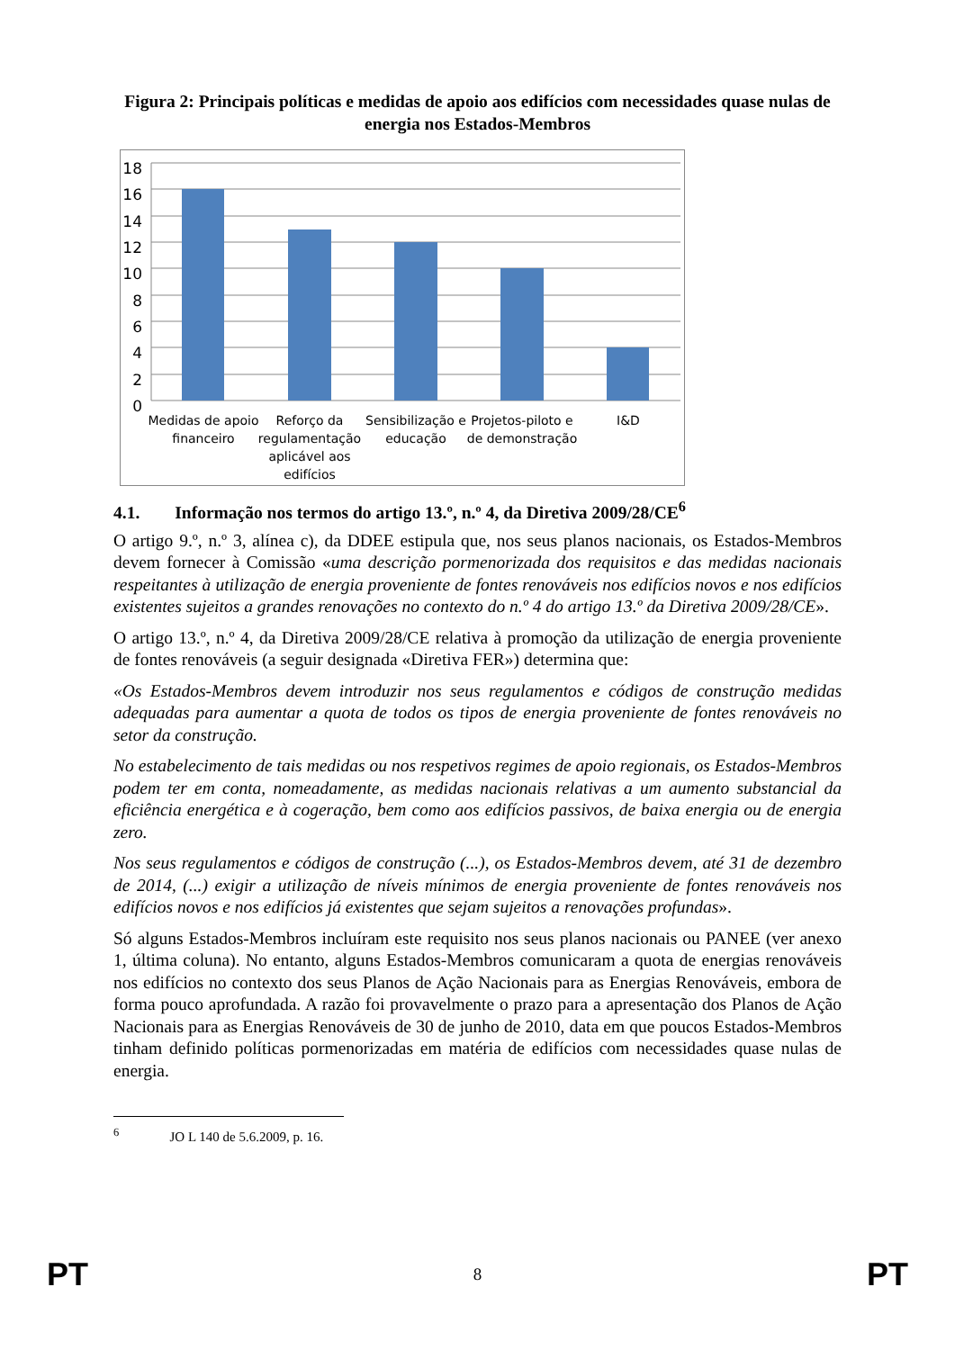Figura 2: Principais políticas e medidas de apoio aos edifícios com necessidades quase nulas de energia nos Estados-Membros
18
16
14
12
10
8
6
4
2
0
Medidas de apoio
financeiro
Reforço da
regulamentação
aplicável aos
edifícios
Sensibilização e
educação
Projetos-piloto e
de demonstração
I&D
4.1. Informação nos termos do artigo 13.º, n.º 4, da Diretiva 2009/28/CE<sup>6</sup>
O artigo 9.º, n.º 3, alínea c), da DDEE estipula que, nos seus planos nacionais, os Estados-Membros devem fornecer à Comissão «uma descrição pormenorizada dos requisitos e das medidas nacionais respeitantes à utilização de energia proveniente de fontes renováveis nos edifícios novos e nos edifícios existentes sujeitos a grandes renovações no contexto do n.º 4 do artigo 13.º da Diretiva 2009/28/CE».
O artigo 13.º, n.º 4, da Diretiva 2009/28/CE relativa à promoção da utilização de energia proveniente de fontes renováveis (a seguir designada «Diretiva FER») determina que:
«Os Estados-Membros devem introduzir nos seus regulamentos e códigos de construção medidas adequadas para aumentar a quota de todos os tipos de energia proveniente de fontes renováveis no setor da construção.
No estabelecimento de tais medidas ou nos respetivos regimes de apoio regionais, os Estados-Membros podem ter em conta, nomeadamente, as medidas nacionais relativas a um aumento substancial da eficiência energética e à cogeração, bem como aos edifícios passivos, de baixa energia ou de energia zero.
Nos seus regulamentos e códigos de construção (...), os Estados-Membros devem, até 31 de dezembro de 2014, (...) exigir a utilização de níveis mínimos de energia proveniente de fontes renováveis nos edifícios novos e nos edifícios já existentes que sejam sujeitos a renovações profundas».
Só alguns Estados-Membros incluíram este requisito nos seus planos nacionais ou PANEE (ver anexo 1, última coluna). No entanto, alguns Estados-Membros comunicaram a quota de energias renováveis nos edifícios no contexto dos seus Planos de Ação Nacionais para as Energias Renováveis, embora de forma pouco aprofundada. A razão foi provavelmente o prazo para a apresentação dos Planos de Ação Nacionais para as Energias Renováveis de 30 de junho de 2010, data em que poucos Estados-Membros tinham definido políticas pormenorizadas em matéria de edifícios com necessidades quase nulas de energia.
<sup>6</sup> JO L 140 de 5.6.2009, p. 16.
PT 8 PT